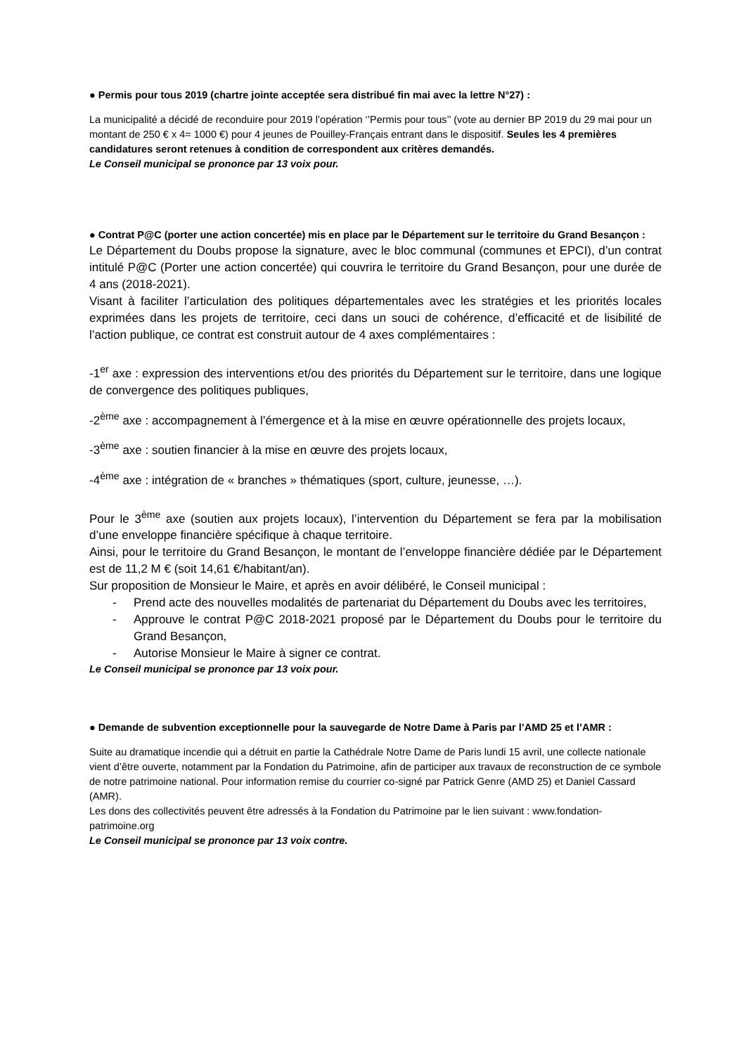● Permis pour tous 2019 (chartre jointe acceptée sera distribué fin mai avec la lettre N°27) :
La municipalité a décidé de reconduire pour 2019 l’opération ‘’Permis pour tous’’ (vote au dernier BP 2019 du 29 mai pour un montant de 250 € x 4= 1000 €) pour 4 jeunes de Pouilley-Français entrant dans le dispositif. Seules les 4 premières candidatures seront retenues à condition de correspondent aux critères demandés.
Le Conseil municipal se prononce par 13 voix pour.
● Contrat P@C (porter une action concertée) mis en place par le Département sur le territoire du Grand Besançon :
Le Département du Doubs propose la signature, avec le bloc communal (communes et EPCI), d’un contrat intitulé P@C (Porter une action concertée) qui couvrira le territoire du Grand Besançon, pour une durée de 4 ans (2018-2021).
Visant à faciliter l’articulation des politiques départementales avec les stratégies et les priorités locales exprimées dans les projets de territoire, ceci dans un souci de cohérence, d’efficacité et de lisibilité de l’action publique, ce contrat est construit autour de 4 axes complémentaires :
-1<sup>er</sup> axe : expression des interventions et/ou des priorités du Département sur le territoire, dans une logique de convergence des politiques publiques,
-2<sup>ème</sup> axe : accompagnement à l’émergence et à la mise en œuvre opérationnelle des projets locaux,
-3<sup>ème</sup> axe : soutien financier à la mise en œuvre des projets locaux,
-4<sup>ème</sup> axe : intégration de « branches » thématiques (sport, culture, jeunesse, …).
Pour le 3<sup>ème</sup> axe (soutien aux projets locaux), l’intervention du Département se fera par la mobilisation d’une enveloppe financière spécifique à chaque territoire.
Ainsi, pour le territoire du Grand Besançon, le montant de l’enveloppe financière dédiée par le Département est de 11,2 M € (soit 14,61 €/habitant/an).
Sur proposition de Monsieur le Maire, et après en avoir délibéré, le Conseil municipal :
- Prend acte des nouvelles modalités de partenariat du Département du Doubs avec les territoires,
- Approuve le contrat P@C 2018-2021 proposé par le Département du Doubs pour le territoire du Grand Besançon,
- Autorise Monsieur le Maire à signer ce contrat.
Le Conseil municipal se prononce par 13 voix pour.
● Demande de subvention exceptionnelle pour la sauvegarde de Notre Dame à Paris par l’AMD 25 et l’AMR :
Suite au dramatique incendie qui a détruit en partie la Cathédrale Notre Dame de Paris lundi 15 avril, une collecte nationale vient d’être ouverte, notamment par la Fondation du Patrimoine, afin de participer aux travaux de reconstruction de ce symbole de notre patrimoine national. Pour information remise du courrier co-signé par Patrick Genre (AMD 25) et Daniel Cassard (AMR).
Les dons des collectivités peuvent être adressés à la Fondation du Patrimoine par le lien suivant : www.fondation-patrimoine.org
Le Conseil municipal se prononce par 13 voix contre.